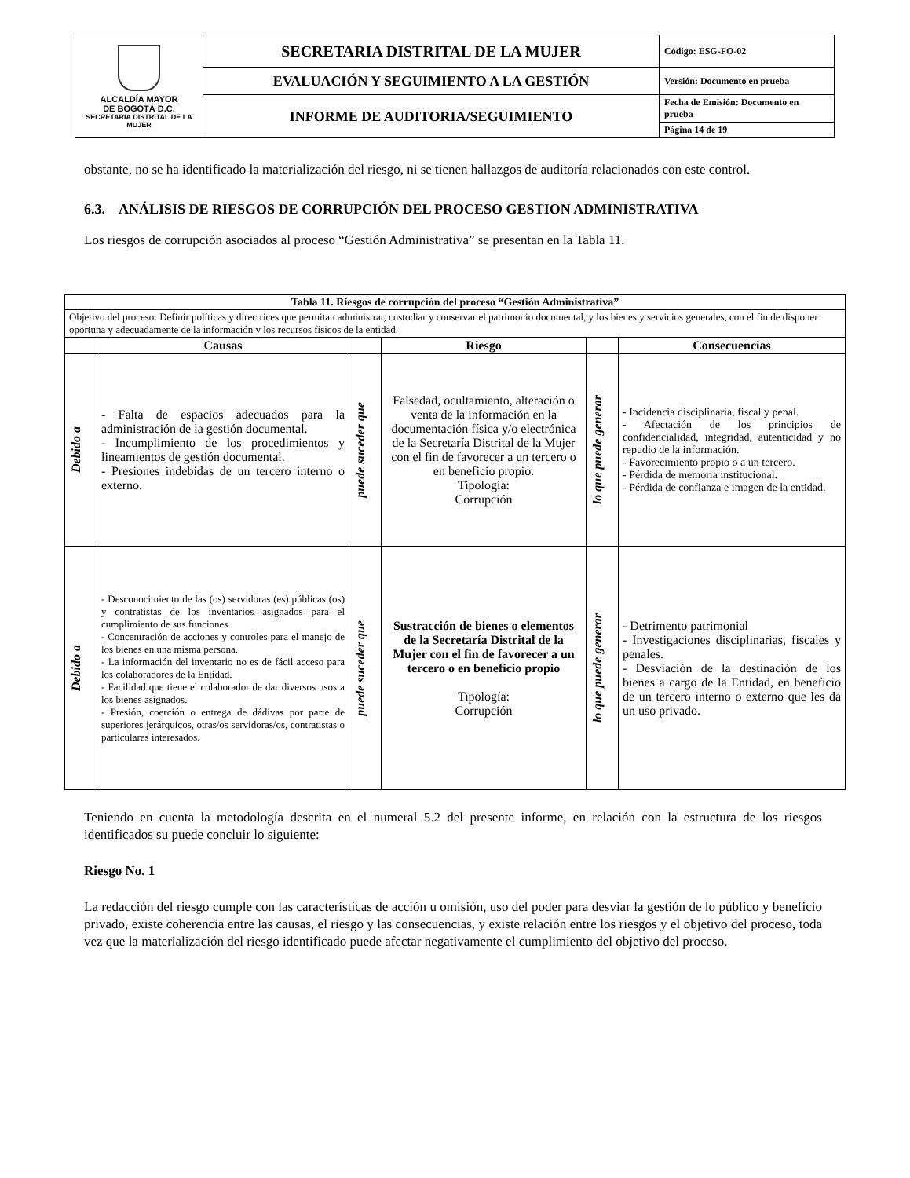| ALCALDÍA MAYOR DE BOGOTÁ D.C. SECRETARIA DISTRITAL DE LA MUJER | SECRETARIA DISTRITAL DE LA MUJER | Código: ESG-FO-02 |
| | EVALUACIÓN Y SEGUIMIENTO A LA GESTIÓN | Versión: Documento en prueba |
| | INFORME DE AUDITORIA/SEGUIMIENTO | Fecha de Emisión: Documento en prueba |
| | | Página 14 de 19 |
obstante, no se ha identificado la materialización del riesgo, ni se tienen hallazgos de auditoría relacionados con este control.
6.3. ANÁLISIS DE RIESGOS DE CORRUPCIÓN DEL PROCESO GESTION ADMINISTRATIVA
Los riesgos de corrupción asociados al proceso “Gestión Administrativa” se presentan en la Tabla 11.
| Tabla 11. Riesgos de corrupción del proceso “Gestión Administrativa” | | | | | |
| --- | --- | --- | --- | --- | --- |
| Objetivo del proceso: Definir políticas y directrices que permitan administrar, custodiar y conservar el patrimonio documental, y los bienes y servicios generales, con el fin de disponer oportuna y adecuadamente de la información y los recursos físicos de la entidad. | | | | | |
| | Causas | | Riesgo | | Consecuencias |
| Debido a | - Falta de espacios adecuados para la administración de la gestión documental. - Incumplimiento de los procedimientos y lineamientos de gestión documental. - Presiones indebidas de un tercero interno o externo. | puede suceder que | Falsedad, ocultamiento, alteración o venta de la información en la documentación física y/o electrónica de la Secretaría Distrital de la Mujer con el fin de favorecer a un tercero o en beneficio propio. Tipología: Corrupción | lo que puede generar | - Incidencia disciplinaria, fiscal y penal. - Afectación de los principios de confidencialidad, integridad, autenticidad y no repudio de la información. - Favorecimiento propio o a un tercero. - Pérdida de memoria institucional. - Pérdida de confianza e imagen de la entidad. |
| Debido a | - Desconocimiento de las (os) servidoras (es) públicas (os) y contratistas de los inventarios asignados para el cumplimiento de sus funciones. - Concentración de acciones y controles para el manejo de los bienes en una misma persona. - La información del inventario no es de fácil acceso para los colaboradores de la Entidad. - Facilidad que tiene el colaborador de dar diversos usos a los bienes asignados. - Presión, coerción o entrega de dádivas por parte de superiores jerárquicos, otras/os servidoras/os, contratistas o particulares interesados. | puede suceder que | Sustracción de bienes o elementos de la Secretaría Distrital de la Mujer con el fin de favorecer a un tercero o en beneficio propio Tipología: Corrupción | lo que puede generar | - Detrimento patrimonial - Investigaciones disciplinarias, fiscales y penales. - Desviación de la destinación de los bienes a cargo de la Entidad, en beneficio de un tercero interno o externo que les da un uso privado. |
Teniendo en cuenta la metodología descrita en el numeral 5.2 del presente informe, en relación con la estructura de los riesgos identificados su puede concluir lo siguiente:
Riesgo No. 1
La redacción del riesgo cumple con las características de acción u omisión, uso del poder para desviar la gestión de lo público y beneficio privado, existe coherencia entre las causas, el riesgo y las consecuencias, y existe relación entre los riesgos y el objetivo del proceso, toda vez que la materialización del riesgo identificado puede afectar negativamente el cumplimiento del objetivo del proceso.